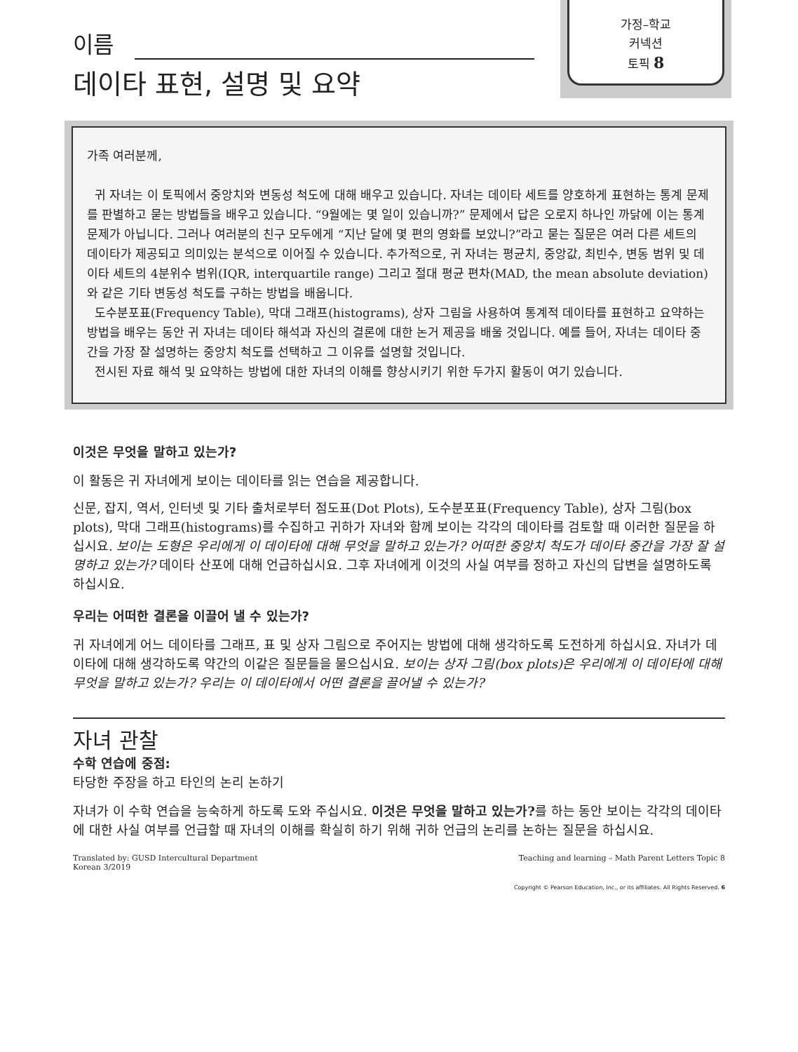이름
데이타 표현, 설명 및 요약
가정–학교
커넥션
토픽 8
가족 여러분께,
귀 자녀는 이 토픽에서 중앙치와 변동성 척도에 대해 배우고 있습니다. 자녀는 데이타 세트를 양호하게 표현하는 통계 문제를 판별하고 묻는 방법들을 배우고 있습니다. “9월에는 몇 일이 있습니까?” 문제에서 답은 오로지 하나인 까닭에 이는 통계 문제가 아닙니다. 그러나 여러분의 친구 모두에게 “지난 달에 몇 편의 영화를 보았니?”라고 묻는 질문은 여러 다른 세트의 데이타가 제공되고 의미있는 분석으로 이어질 수 있습니다. 추가적으로, 귀 자녀는 평균치, 중앙값, 최빈수, 변동 범위 및 데이타 세트의 4분위수 범위(IQR, interquartile range) 그리고 절대 평균 편차(MAD, the mean absolute deviation)와 같은 기타 변동성 척도를 구하는 방법을 배웁니다.
도수분포표(Frequency Table), 막대 그래프(histograms), 상자 그림을 사용하여 통계적 데이타를 표현하고 요약하는 방법을 배우는 동안 귀 자녀는 데이타 해석과 자신의 결론에 대한 논거 제공을 배울 것입니다. 예를 들어, 자녀는 데이타 중간을 가장 잘 설명하는 중앙치 척도를 선택하고 그 이유를 설명할 것입니다.
전시된 자료 해석 및 요약하는 방법에 대한 자녀의 이해를 향상시키기 위한 두가지 활동이 여기 있습니다.
이것은 무엇을 말하고 있는가?
이 활동은 귀 자녀에게 보이는 데이타를 읽는 연습을 제공합니다.
신문, 잡지, 역서, 인터넷 및 기타 출처로부터 점도표(Dot Plots), 도수분포표(Frequency Table), 상자 그림(box plots), 막대 그래프(histograms)를 수집하고 귀하가 자녀와 함께 보이는 각각의 데이타를 검토할 때 이러한 질문을 하십시요. 보이는 도형은 우리에게 이 데이타에 대해 무엇을 말하고 있는가? 어떠한 중앙치 척도가 데이타 중간을 가장 잘 설명하고 있는가? 데이타 산포에 대해 언급하십시요. 그후 자녀에게 이것의 사실 여부를 정하고 자신의 답변을 설명하도록 하십시요.
우리는 어떠한 결론을 이끌어 낼 수 있는가?
귀 자녀에게 어느 데이타를 그래프, 표 및 상자 그림으로 주어지는 방법에 대해 생각하도록 도전하게 하십시요. 자녀가 데이타에 대해 생각하도록 약간의 이같은 질문들을 물으십시요. 보이는 상자 그림(box plots)은 우리에게 이 데이타에 대해 무엇을 말하고 있는가? 우리는 이 데이타에서 어떤 결론을 끌어낼 수 있는가?
자녀 관찰
수학 연습에 중점:
타당한 주장을 하고 타인의 논리 논하기
자녀가 이 수학 연습을 능숙하게 하도록 도와 주십시요. 이것은 무엇을 말하고 있는가?를 하는 동안 보이는 각각의 데이타에 대한 사실 여부를 언급할 때 자녀의 이해를 확실히 하기 위해 귀하 언급의 논리를 논하는 질문을 하십시요.
Translated by: GUSD Intercultural Department
Korean 3/2019
Teaching and learning – Math Parent Letters Topic 8
Copyright © Pearson Education, Inc., or its affiliates. All Rights Reserved. 6